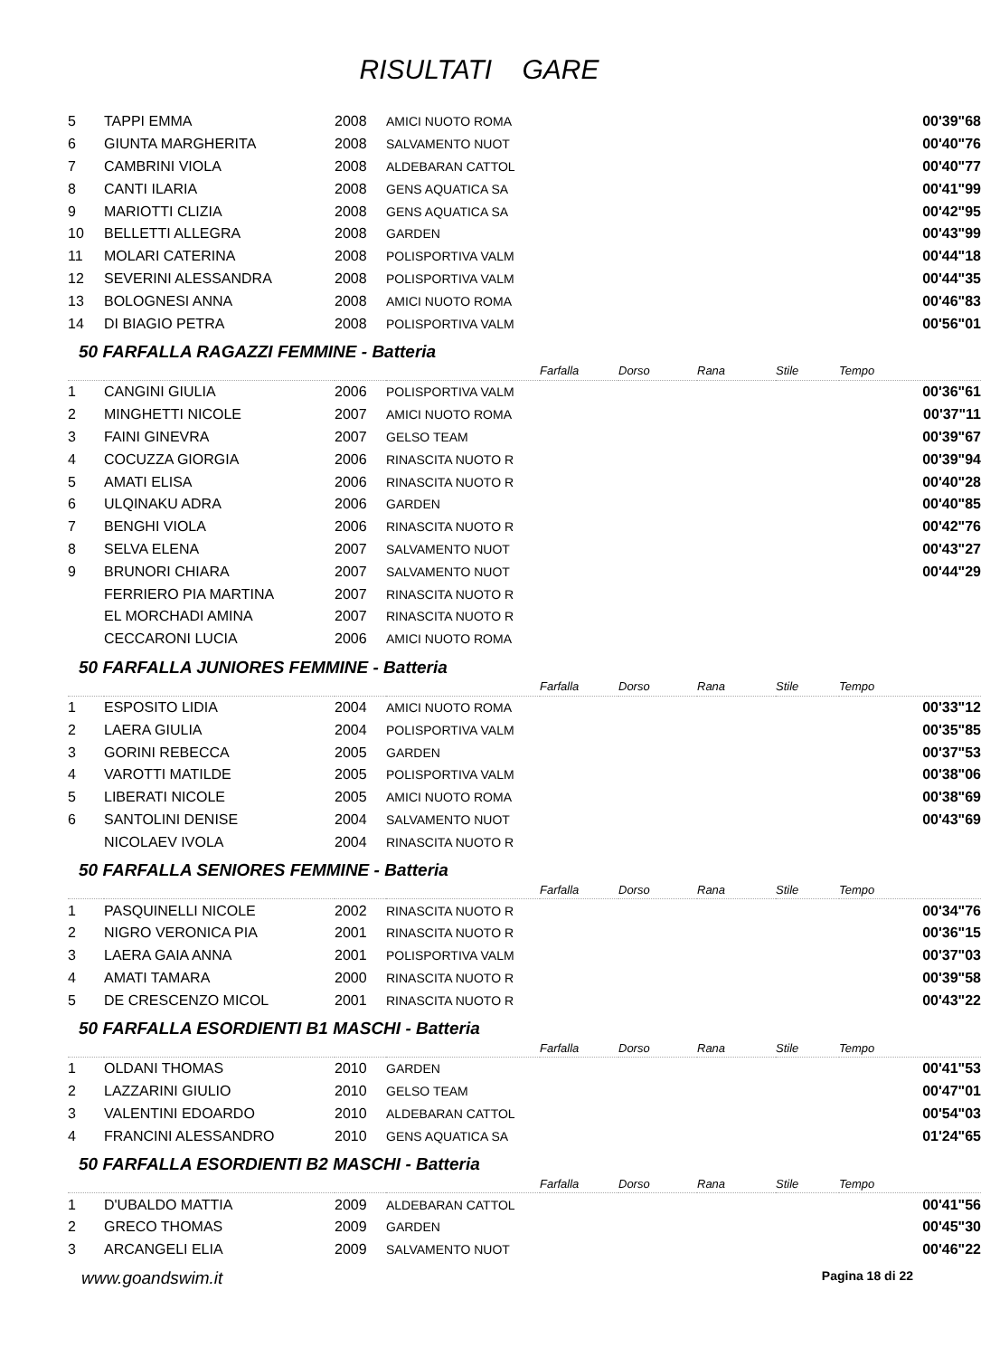RISULTATI GARE
| 5 | TAPPI EMMA | 2008 | AMICI NUOTO ROMA | | 00'39"68 |
| 6 | GIUNTA MARGHERITA | 2008 | SALVAMENTO NUOT | | 00'40"76 |
| 7 | CAMBRINI VIOLA | 2008 | ALDEBARAN CATTOL | | 00'40"77 |
| 8 | CANTI ILARIA | 2008 | GENS AQUATICA SA | | 00'41"99 |
| 9 | MARIOTTI CLIZIA | 2008 | GENS AQUATICA SA | | 00'42"95 |
| 10 | BELLETTI ALLEGRA | 2008 | GARDEN | | 00'43"99 |
| 11 | MOLARI CATERINA | 2008 | POLISPORTIVA VALM | | 00'44"18 |
| 12 | SEVERINI ALESSANDRA | 2008 | POLISPORTIVA VALM | | 00'44"35 |
| 13 | BOLOGNESI ANNA | 2008 | AMICI NUOTO ROMA | | 00'46"83 |
| 14 | DI BIAGIO PETRA | 2008 | POLISPORTIVA VALM | | 00'56"01 |
50 FARFALLA RAGAZZI FEMMINE - Batteria
| | | | | Farfalla | Dorso | Rana | Stile | | Tempo |
| 1 | CANGINI GIULIA | 2006 | POLISPORTIVA VALM | | | | | | 00'36"61 |
| 2 | MINGHETTI NICOLE | 2007 | AMICI NUOTO ROMA | | | | | | 00'37"11 |
| 3 | FAINI GINEVRA | 2007 | GELSO TEAM | | | | | | 00'39"67 |
| 4 | COCUZZA GIORGIA | 2006 | RINASCITA NUOTO R | | | | | | 00'39"94 |
| 5 | AMATI ELISA | 2006 | RINASCITA NUOTO R | | | | | | 00'40"28 |
| 6 | ULQINAKU ADRA | 2006 | GARDEN | | | | | | 00'40"85 |
| 7 | BENGHI VIOLA | 2006 | RINASCITA NUOTO R | | | | | | 00'42"76 |
| 8 | SELVA ELENA | 2007 | SALVAMENTO NUOT | | | | | | 00'43"27 |
| 9 | BRUNORI CHIARA | 2007 | SALVAMENTO NUOT | | | | | | 00'44"29 |
| | FERRIERO PIA MARTINA | 2007 | RINASCITA NUOTO R | | | | | | |
| | EL MORCHADI AMINA | 2007 | RINASCITA NUOTO R | | | | | | |
| | CECCARONI LUCIA | 2006 | AMICI NUOTO ROMA | | | | | | |
50 FARFALLA JUNIORES FEMMINE - Batteria
| | | | | Farfalla | Dorso | Rana | Stile | | Tempo |
| 1 | ESPOSITO LIDIA | 2004 | AMICI NUOTO ROMA | | | | | | 00'33"12 |
| 2 | LAERA GIULIA | 2004 | POLISPORTIVA VALM | | | | | | 00'35"85 |
| 3 | GORINI REBECCA | 2005 | GARDEN | | | | | | 00'37"53 |
| 4 | VAROTTI MATILDE | 2005 | POLISPORTIVA VALM | | | | | | 00'38"06 |
| 5 | LIBERATI NICOLE | 2005 | AMICI NUOTO ROMA | | | | | | 00'38"69 |
| 6 | SANTOLINI DENISE | 2004 | SALVAMENTO NUOT | | | | | | 00'43"69 |
| | NICOLAEV IVOLA | 2004 | RINASCITA NUOTO R | | | | | | |
50 FARFALLA SENIORES FEMMINE - Batteria
| | | | | Farfalla | Dorso | Rana | Stile | | Tempo |
| 1 | PASQUINELLI NICOLE | 2002 | RINASCITA NUOTO R | | | | | | 00'34"76 |
| 2 | NIGRO VERONICA PIA | 2001 | RINASCITA NUOTO R | | | | | | 00'36"15 |
| 3 | LAERA GAIA ANNA | 2001 | POLISPORTIVA VALM | | | | | | 00'37"03 |
| 4 | AMATI TAMARA | 2000 | RINASCITA NUOTO R | | | | | | 00'39"58 |
| 5 | DE CRESCENZO MICOL | 2001 | RINASCITA NUOTO R | | | | | | 00'43"22 |
50 FARFALLA ESORDIENTI B1 MASCHI - Batteria
| | | | | Farfalla | Dorso | Rana | Stile | | Tempo |
| 1 | OLDANI THOMAS | 2010 | GARDEN | | | | | | 00'41"53 |
| 2 | LAZZARINI GIULIO | 2010 | GELSO TEAM | | | | | | 00'47"01 |
| 3 | VALENTINI EDOARDO | 2010 | ALDEBARAN CATTOL | | | | | | 00'54"03 |
| 4 | FRANCINI ALESSANDRO | 2010 | GENS AQUATICA SA | | | | | | 01'24"65 |
50 FARFALLA ESORDIENTI B2 MASCHI - Batteria
| | | | | Farfalla | Dorso | Rana | Stile | | Tempo |
| 1 | D'UBALDO MATTIA | 2009 | ALDEBARAN CATTOL | | | | | | 00'41"56 |
| 2 | GRECO THOMAS | 2009 | GARDEN | | | | | | 00'45"30 |
| 3 | ARCANGELI ELIA | 2009 | SALVAMENTO NUOT | | | | | | 00'46"22 |
www.goandswim.it Pagina 18 di 22